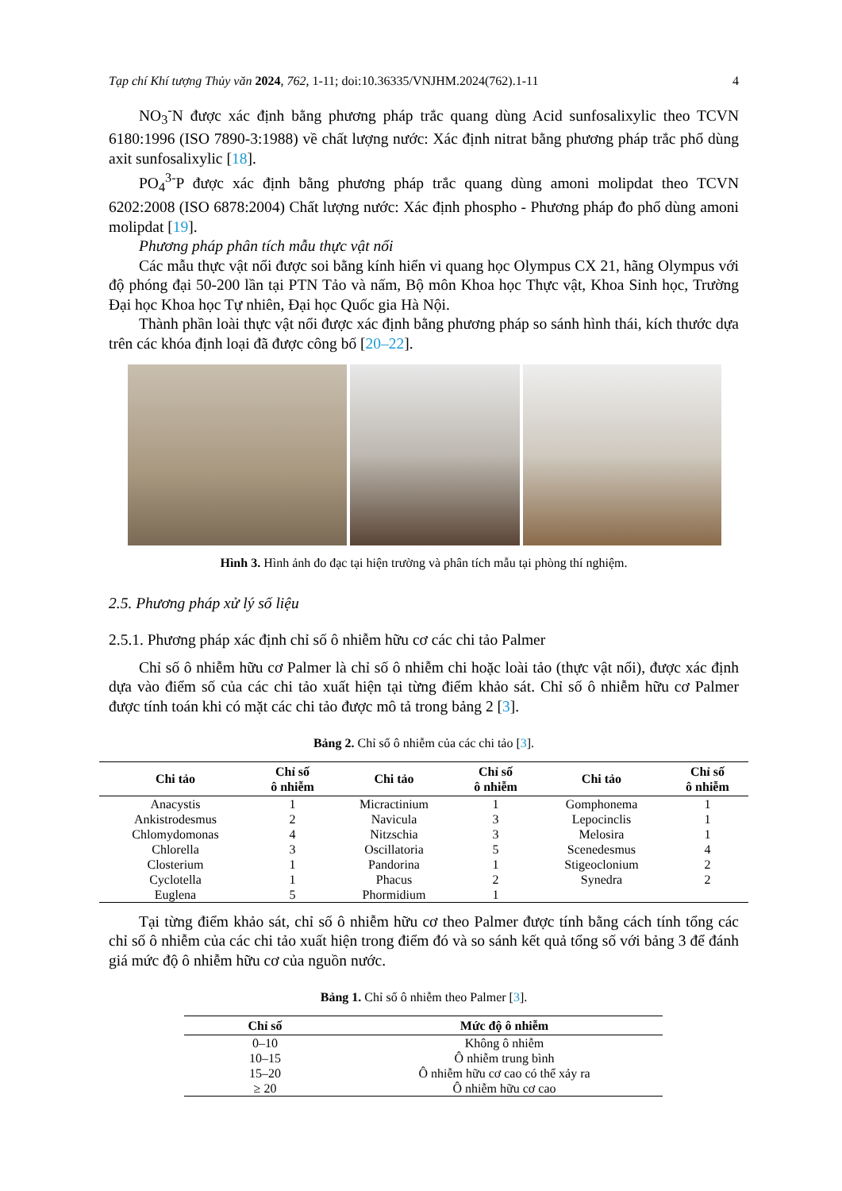Tạp chí Khí tượng Thủy văn 2024, 762, 1-11; doi:10.36335/VNJHM.2024(762).1-11 4
NO<sub>3</sub><sup>-</sup>N được xác định bằng phương pháp trắc quang dùng Acid sunfosalixylic theo TCVN 6180:1996 (ISO 7890-3:1988) về chất lượng nước: Xác định nitrat bằng phương pháp trắc phổ dùng axit sunfosalixylic [18].
PO<sub>4</sub><sup>3-</sup>P được xác định bằng phương pháp trắc quang dùng amoni molipdat theo TCVN 6202:2008 (ISO 6878:2004) Chất lượng nước: Xác định phospho - Phương pháp đo phổ dùng amoni molipdat [19].
Phương pháp phân tích mẫu thực vật nổi
Các mẫu thực vật nổi được soi bằng kính hiển vi quang học Olympus CX 21, hãng Olympus với độ phóng đại 50-200 lần tại PTN Tảo và nấm, Bộ môn Khoa học Thực vật, Khoa Sinh học, Trường Đại học Khoa học Tự nhiên, Đại học Quốc gia Hà Nội.
Thành phần loài thực vật nổi được xác định bằng phương pháp so sánh hình thái, kích thước dựa trên các khóa định loại đã được công bố [20–22].
Hình 3. Hình ảnh đo đạc tại hiện trường và phân tích mẫu tại phòng thí nghiệm.
2.5. Phương pháp xử lý số liệu
2.5.1. Phương pháp xác định chỉ số ô nhiễm hữu cơ các chi tảo Palmer
Chỉ số ô nhiễm hữu cơ Palmer là chỉ số ô nhiễm chi hoặc loài tảo (thực vật nổi), được xác định dựa vào điểm số của các chi tảo xuất hiện tại từng điểm khảo sát. Chỉ số ô nhiễm hữu cơ Palmer được tính toán khi có mặt các chi tảo được mô tả trong bảng 2 [3].
Bảng 2. Chỉ số ô nhiễm của các chi tảo [3].
| Chi tảo | Chỉ số ô nhiễm | Chi tảo | Chỉ số ô nhiễm | Chi tảo | Chỉ số ô nhiễm |
| --- | --- | --- | --- | --- | --- |
| Anacystis | 1 | Micractinium | 1 | Gomphonema | 1 |
| Ankistrodesmus | 2 | Navicula | 3 | Lepocinclis | 1 |
| Chlomydomonas | 4 | Nitzschia | 3 | Melosira | 1 |
| Chlorella | 3 | Oscillatoria | 5 | Scenedesmus | 4 |
| Closterium | 1 | Pandorina | 1 | Stigeoclonium | 2 |
| Cyclotella | 1 | Phacus | 2 | Synedra | 2 |
| Euglena | 5 | Phormidium | 1 | | |
Tại từng điểm khảo sát, chỉ số ô nhiễm hữu cơ theo Palmer được tính bằng cách tính tổng các chỉ số ô nhiễm của các chi tảo xuất hiện trong điểm đó và so sánh kết quả tổng số với bảng 3 để đánh giá mức độ ô nhiễm hữu cơ của nguồn nước.
Bảng 1. Chỉ số ô nhiễm theo Palmer [3].
| Chỉ số | Mức độ ô nhiễm |
| --- | --- |
| 0–10 | Không ô nhiễm |
| 10–15 | Ô nhiễm trung bình |
| 15–20 | Ô nhiễm hữu cơ cao có thể xảy ra |
| ≥ 20 | Ô nhiễm hữu cơ cao |